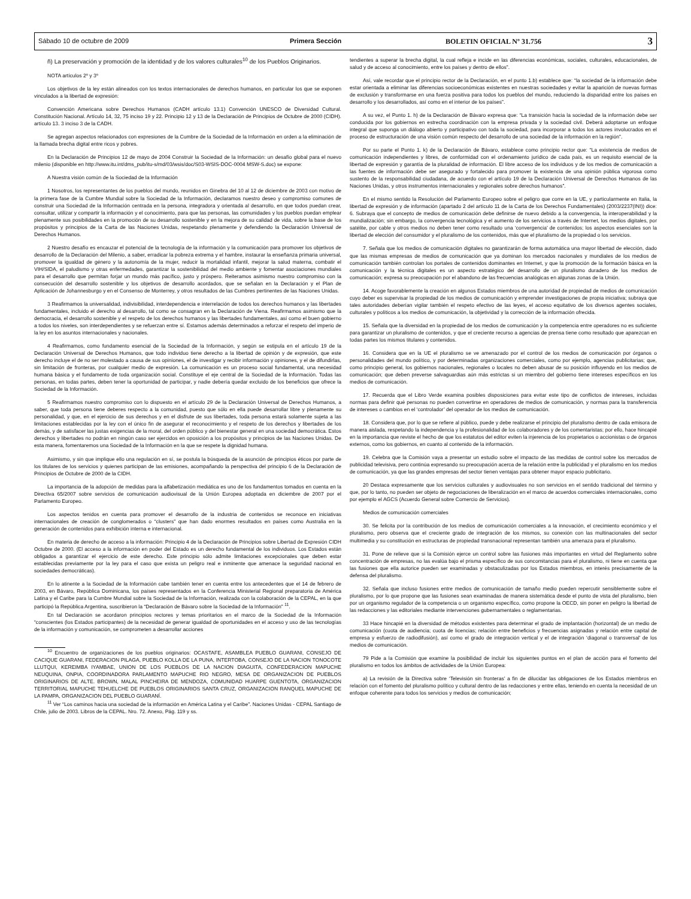Sábado 10 de octubre de 2009 Primera Sección BOLETIN OFICIAL Nº 31.756 3
ñ) La preservación y promoción de la identidad y de los valores culturales<sup>10</sup> de los Pueblos Originarios.
NOTA artículos 2º y 3º
Los objetivos de la ley están alineados con los textos internacionales de derechos humanos, en particular los que se exponen vinculados a la libertad de expresión:
Convención Americana sobre Derechos Humanos (CADH artículo 13.1) Convención UNESCO de Diversidad Cultural. Constitución Nacional. Artículo 14, 32, 75 inciso 19 y 22. Principio 12 y 13 de la Declaración de Principios de Octubre de 2000 (CIDH). artículo 13. 3 inciso 3 de la CADH.
Se agregan aspectos relacionados con expresiones de la Cumbre de la Sociedad de la Información en orden a la eliminación de la llamada brecha digital entre ricos y pobres.
En la Declaración de Principios 12 de mayo de 2004 Construir la Sociedad de la Información: un desafío global para el nuevo milenio (disponible en http://www.itu.int/dms_pub/itu-s/md/03/wsis/doc/S03-WSIS-DOC-0004 MSW-S.doc) se expone:
A Nuestra visión común de la Sociedad de la Información
1 Nosotros, los representantes de los pueblos del mundo, reunidos en Ginebra del 10 al 12 de diciembre de 2003 con motivo de la primera fase de la Cumbre Mundial sobre la Sociedad de la Información, declaramos nuestro deseo y compromiso comunes de construir una Sociedad de la Información centrada en la persona, integradora y orientada al desarrollo, en que todos puedan crear, consultar, utilizar y compartir la información y el conocimiento, para que las personas, las comunidades y los pueblos puedan emplear plenamente sus posibilidades en la promoción de su desarrollo sostenible y en la mejora de su calidad de vida, sobre la base de los propósitos y principios de la Carta de las Naciones Unidas, respetando plenamente y defendiendo la Declaración Universal de Derechos Humanos.
2 Nuestro desafío es encauzar el potencial de la tecnología de la información y la comunicación para promover los objetivos de desarrollo de la Declaración del Milenio, a saber, erradicar la pobreza extrema y el hambre, instaurar la enseñanza primaria universal, promover la igualdad de género y la autonomía de la mujer, reducir la mortalidad infantil, mejorar la salud materna, combatir el VIH/SIDA, el paludismo y otras enfermedades, garantizar la sostenibilidad del medio ambiente y fomentar asociaciones mundiales para el desarrollo que permitan forjar un mundo más pacífico, justo y próspero. Reiteramos asimismo nuestro compromiso con la consecución del desarrollo sostenible y los objetivos de desarrollo acordados, que se señalan en la Declaración y el Plan de Aplicación de Johannesburgo y en el Consenso de Monterrey, y otros resultados de las Cumbres pertinentes de las Naciones Unidas.
3 Reafirmamos la universalidad, indivisibilidad, interdependencia e interrelación de todos los derechos humanos y las libertades fundamentales, incluido el derecho al desarrollo, tal como se consagran en la Declaración de Viena. Reafirmamos asimismo que la democracia, el desarrollo sostenible y el respeto de los derechos humanos y las libertades fundamentales, así como el buen gobierno a todos los niveles, son interdependientes y se refuerzan entre sí. Estamos además determinados a reforzar el respeto del imperio de la ley en los asuntos internacionales y nacionales.
4 Reafirmamos, como fundamento esencial de la Sociedad de la Información, y según se estipula en el artículo 19 de la Declaración Universal de Derechos Humanos, que todo individuo tiene derecho a la libertad de opinión y de expresión, que este derecho incluye el de no ser molestado a causa de sus opiniones, el de investigar y recibir información y opiniones, y el de difundirlas, sin limitación de fronteras, por cualquier medio de expresión. La comunicación es un proceso social fundamental, una necesidad humana básica y el fundamento de toda organización social. Constituye el eje central de la Sociedad de la Información. Todas las personas, en todas partes, deben tener la oportunidad de participar, y nadie debería quedar excluido de los beneficios que ofrece la Sociedad de la Información.
5 Reafirmamos nuestro compromiso con lo dispuesto en el artículo 29 de la Declaración Universal de Derechos Humanos, a saber, que toda persona tiene deberes respecto a la comunidad, puesto que sólo en ella puede desarrollar libre y plenamente su personalidad, y que, en el ejercicio de sus derechos y en el disfrute de sus libertades, toda persona estará solamente sujeta a las limitaciones establecidas por la ley con el único fin de asegurar el reconocimiento y el respeto de los derechos y libertades de los demás, y de satisfacer las justas exigencias de la moral, del orden público y del bienestar general en una sociedad democrática. Estos derechos y libertades no podrán en ningún caso ser ejercidos en oposición a los propósitos y principios de las Naciones Unidas. De esta manera, fomentaremos una Sociedad de la Información en la que se respete la dignidad humana.
Asimismo, y sin que implique ello una regulación en sí, se postula la búsqueda de la asunción de principios éticos por parte de los titulares de los servicios y quienes participan de las emisiones, acompañando la perspectiva del principio 6 de la Declaración de Principios de Octubre de 2000 de la CIDH.
La importancia de la adopción de medidas para la alfabetización mediática es uno de los fundamentos tomados en cuenta en la Directiva 65/2007 sobre servicios de comunicación audiovisual de la Unión Europea adoptada en diciembre de 2007 por el Parlamento Europeo.
Los aspectos tenidos en cuenta para promover el desarrollo de la industria de contenidos se reconoce en iniciativas internacionales de creación de conglomerados o “clusters” que han dado enormes resultados en países como Australia en la generación de contenidos para exhibición interna e internacional.
En materia de derecho de acceso a la información: Principio 4 de la Declaración de Principios sobre Libertad de Expresión CIDH Octubre de 2000. (El acceso a la información en poder del Estado es un derecho fundamental de los individuos. Los Estados están obligados a garantizar el ejercicio de este derecho. Este principio sólo admite limitaciones excepcionales que deben estar establecidas previamente por la ley para el caso que exista un peligro real e inminente que amenace la seguridad nacional en sociedades democráticas).
En lo atinente a la Sociedad de la Información cabe también tener en cuenta entre los antecedentes que el 14 de febrero de 2003, en Bávaro, República Dominicana, los países representados en la Conferencia Ministerial Regional preparatoria de América Latina y el Caribe para la Cumbre Mundial sobre la Sociedad de la Información, realizada con la colaboración de la CEPAL, en la que participó la República Argentina, suscribieron la “Declaración de Bávaro sobre la Sociedad de la Información” <sup>11</sup>.
En tal Declaración se acordaron principios rectores y temas prioritarios en el marco de la Sociedad de la Información “conscientes (los Estados participantes) de la necesidad de generar igualdad de oportunidades en el acceso y uso de las tecnologías de la información y comunicación, se comprometen a desarrollar acciones
<sup>10</sup> Encuentro de organizaciones de los pueblos originarios: OCASTAFE, ASAMBLEA PUEBLO GUARANI, CONSEJO DE CACIQUE GUARANI, FEDERACION PILAGA, PUEBLO KOLLA DE LA PUNA, INTERTOBA, CONSEJO DE LA NACION TONOCOTE LLUTQUI, KEREIMBA IYAMBAE, UNION DE LOS PUEBLOS DE LA NACION DIAGUITA, CONFEDERACION MAPUCHE NEUQUINA, ONPIA, COORDINADORA PARLAMENTO MAPUCHE RIO NEGRO, MESA DE ORGANIZACION DE PUEBLOS ORIGINARIOS DE ALTE. BROWN, MALAL PINCHEIRA DE MENDOZA, COMUNIDAD HUARPE GUENTOTA, ORGANIZACION TERRITORIAL MAPUCHE TEHUELCHE DE PUEBLOS ORIGINARIOS SANTA CRUZ, ORGANIZACION RANQUEL MAPUCHE DE LA PAMPA, ORGANIZACION DEL PUEBLO GUARANÍ.
<sup>11</sup> Ver “Los caminos hacia una sociedad de la información en América Latina y el Caribe”. Naciones Unidas - CEPAL Santiago de Chile, julio de 2003. Libros de la CEPAL. Nro. 72. Anexo, Pág. 119 y ss.
tendientes a superar la brecha digital, la cual refleja e incide en las diferencias económicas, sociales, culturales, educacionales, de salud y de acceso al conocimiento, entre los países y dentro de ellos”.
Así, vale recordar que el principio rector de la Declaración, en el punto 1.b) establece que: “la sociedad de la información debe estar orientada a eliminar las diferencias socioeconómicas existentes en nuestras sociedades y evitar la aparición de nuevas formas de exclusión y transformarse en una fuerza positiva para todos los pueblos del mundo, reduciendo la disparidad entre los países en desarrollo y los desarrollados, así como en el interior de los países”.
A su vez, el Punto 1. h) de la Declaración de Bávaro expresa que: “La transición hacia la sociedad de la información debe ser conducida por los gobiernos en estrecha coordinación con la empresa privada y la sociedad civil. Deberá adoptarse un enfoque integral que suponga un diálogo abierto y participativo con toda la sociedad, para incorporar a todos los actores involucrados en el proceso de estructuración de una visión común respecto del desarrollo de una sociedad de la información en la región”.
Por su parte el Punto 1. k) de la Declaración de Bávaro, establece como principio rector que: “La existencia de medios de comunicación independientes y libres, de conformidad con el ordenamiento jurídico de cada país, es un requisito esencial de la libertad de expresión y garantía de la pluralidad de información. El libre acceso de los individuos y de los medios de comunicación a las fuentes de información debe ser asegurado y fortalecido para promover la existencia de una opinión pública vigorosa como sustento de la responsabilidad ciudadana, de acuerdo con el artículo 19 de la Declaración Universal de Derechos Humanos de las Naciones Unidas, y otros instrumentos internacionales y regionales sobre derechos humanos”.
En el mismo sentido la Resolución del Parlamento Europeo sobre el peligro que corre en la UE, y particularmente en Italia, la libertad de expresión y de información (apartado 2 del artículo 11 de la Carta de los Derechos Fundamentales) (2003/2237(INI)) dice: 6. Subraya que el concepto de medios de comunicación debe definirse de nuevo debido a la convergencia, la interoperabilidad y la mundialización; sin embargo, la convergencia tecnológica y el aumento de los servicios a través de Internet, los medios digitales, por satélite, por cable y otros medios no deben tener como resultado una ‘convergencia’ de contenidos; los aspectos esenciales son la libertad de elección del consumidor y el pluralismo de los contenidos, más que el pluralismo de la propiedad o los servicios.
7. Señala que los medios de comunicación digitales no garantizarán de forma automática una mayor libertad de elección, dado que las mismas empresas de medios de comunicación que ya dominan los mercados nacionales y mundiales de los medios de comunicación también controlan los portales de contenidos dominantes en Internet, y que la promoción de la formación básica en la comunicación y la técnica digitales es un aspecto estratégico del desarrollo de un pluralismo duradero de los medios de comunicación; expresa su preocupación por el abandono de las frecuencias analógicas en algunas zonas de la Unión.
14. Acoge favorablemente la creación en algunos Estados miembros de una autoridad de propiedad de medios de comunicación cuyo deber es supervisar la propiedad de los medios de comunicación y emprender investigaciones de propia iniciativa; subraya que tales autoridades deberían vigilar también el respeto efectivo de las leyes, el acceso equitativo de los diversos agentes sociales, culturales y políticos a los medios de comunicación, la objetividad y la corrección de la información ofrecida.
15. Señala que la diversidad en la propiedad de los medios de comunicación y la competencia entre operadores no es suficiente para garantizar un pluralismo de contenidos, y que el creciente recurso a agencias de prensa tiene como resultado que aparezcan en todas partes los mismos titulares y contenidos.
16. Considera que en la UE el pluralismo se ve amenazado por el control de los medios de comunicación por órganos o personalidades del mundo político, y por determinadas organizaciones comerciales, como por ejemplo, agencias publicitarias; que, como principio general, los gobiernos nacionales, regionales o locales no deben abusar de su posición influyendo en los medios de comunicación; que deben preverse salvaguardias aún más estrictas si un miembro del gobierno tiene intereses específicos en los medios de comunicación.
17. Recuerda que el Libro Verde examina posibles disposiciones para evitar este tipo de conflictos de intereses, incluidas normas para definir qué personas no pueden convertirse en operadores de medios de comunicación, y normas para la transferencia de intereses o cambios en el ‘controlador’ del operador de los medios de comunicación.
18. Considera que, por lo que se refiere al público, puede y debe realizarse el principio del pluralismo dentro de cada emisora de manera aislada, respetando la independencia y la profesionalidad de los colaboradores y de los comentaristas; por ello, hace hincapié en la importancia que reviste el hecho de que los estatutos del editor eviten la injerencia de los propietarios o accionistas o de órganos externos, como los gobiernos, en cuanto al contenido de la información.
19. Celebra que la Comisión vaya a presentar un estudio sobre el impacto de las medidas de control sobre los mercados de publicidad televisiva, pero continúa expresando su preocupación acerca de la relación entre la publicidad y el pluralismo en los medios de comunicación, ya que las grandes empresas del sector tienen ventajas para obtener mayor espacio publicitario.
20 Destaca expresamente que los servicios culturales y audiovisuales no son servicios en el sentido tradicional del término y que, por lo tanto, no pueden ser objeto de negociaciones de liberalización en el marco de acuerdos comerciales internacionales, como por ejemplo el AGCS (Acuerdo General sobre Comercio de Servicios).
Medios de comunicación comerciales
30. Se felicita por la contribución de los medios de comunicación comerciales a la innovación, el crecimiento económico y el pluralismo, pero observa que el creciente grado de integración de los mismos, su conexión con las multinacionales del sector multimedia y su constitución en estructuras de propiedad transnacional representan también una amenaza para el pluralismo.
31. Pone de relieve que si la Comisión ejerce un control sobre las fusiones más importantes en virtud del Reglamento sobre concentración de empresas, no las evalúa bajo el prisma específico de sus concomitancias para el pluralismo, ni tiene en cuenta que las fusiones que ella autorice pueden ser examinadas y obstaculizadas por los Estados miembros, en interés precisamente de la defensa del pluralismo.
32. Señala que incluso fusiones entre medios de comunicación de tamaño medio pueden repercutir sensiblemente sobre el pluralismo, por lo que propone que las fusiones sean examinadas de manera sistemática desde el punto de vista del pluralismo, bien por un organismo regulador de la competencia o un organismo específico, como propone la OECD, sin poner en peligro la libertad de las redacciones y las editoriales mediante intervenciones gubernamentales o reglamentarias.
33 Hace hincapié en la diversidad de métodos existentes para determinar el grado de implantación (horizontal) de un medio de comunicación (cuota de audiencia; cuota de licencias; relación entre beneficios y frecuencias asignadas y relación entre capital de empresa y esfuerzo de radiodifusión), así como el grado de integración vertical y el de integración ‘diagonal o transversal’ de los medios de comunicación.
79 Pide a la Comisión que examine la posibilidad de incluir los siguientes puntos en el plan de acción para el fomento del pluralismo en todos los ámbitos de actividades de la Unión Europea:
a) La revisión de la Directiva sobre ‘Televisión sin fronteras’ a fin de dilucidar las obligaciones de los Estados miembros en relación con el fomento del pluralismo político y cultural dentro de las redacciones y entre ellas, teniendo en cuenta la necesidad de un enfoque coherente para todos los servicios y medios de comunicación;